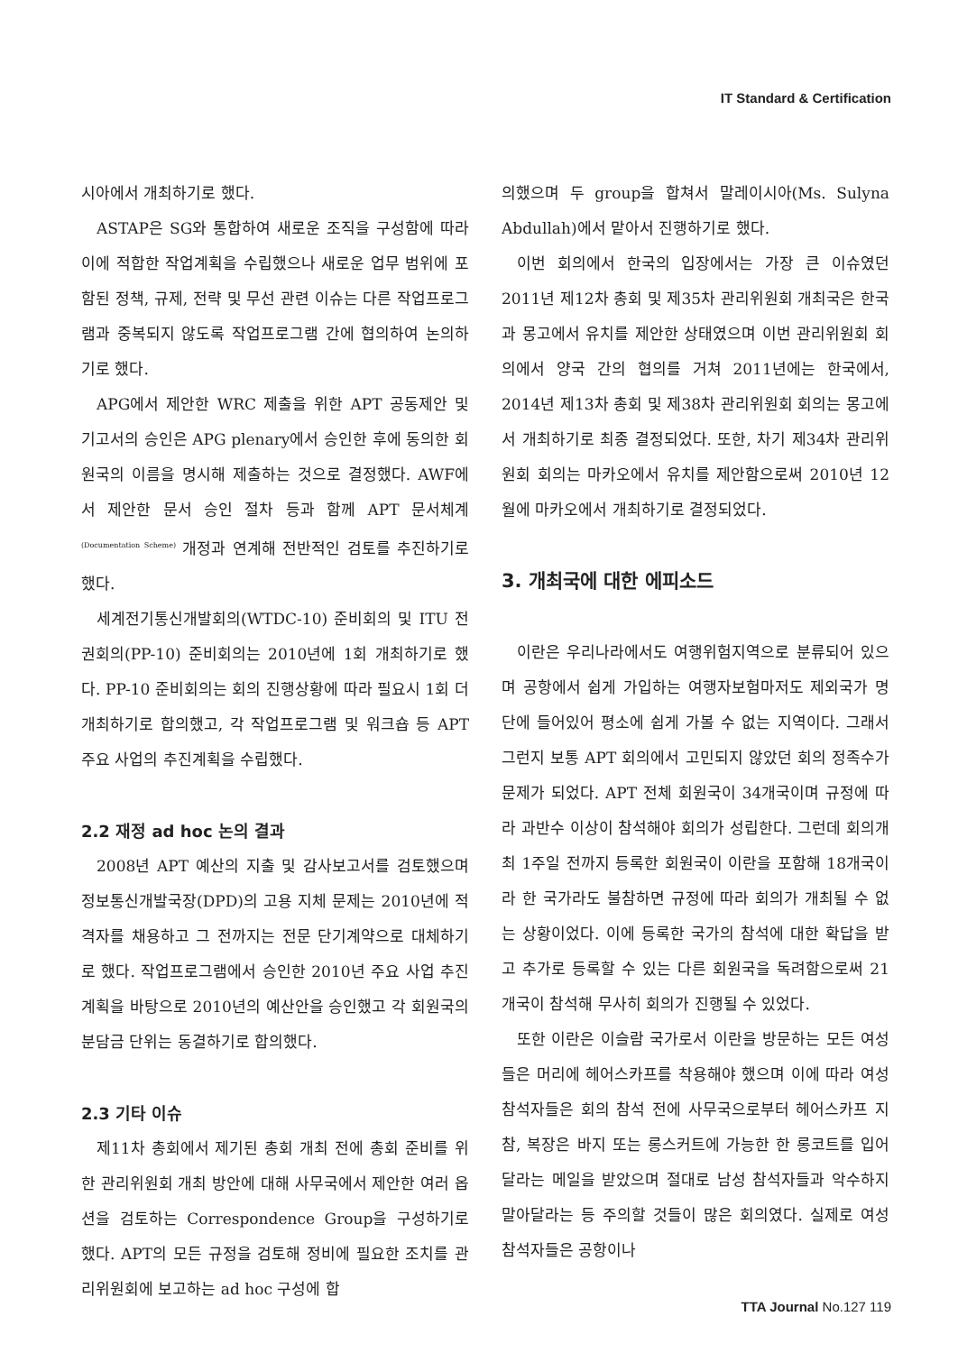IT Standard & Certification
시아에서 개최하기로 했다.
ASTAP은 SG와 통합하여 새로운 조직을 구성함에 따라 이에 적합한 작업계획을 수립했으나 새로운 업무 범위에 포함된 정책, 규제, 전략 및 무선 관련 이슈는 다른 작업프로그램과 중복되지 않도록 작업프로그램 간에 협의하여 논의하기로 했다.
APG에서 제안한 WRC 제출을 위한 APT 공동제안 및 기고서의 승인은 APG plenary에서 승인한 후에 동의한 회원국의 이름을 명시해 제출하는 것으로 결정했다. AWF에서 제안한 문서 승인 절차 등과 함께 APT 문서체계<sup>(Documentation Scheme)</sup> 개정과 연계해 전반적인 검토를 추진하기로 했다.
세계전기통신개발회의(WTDC-10) 준비회의 및 ITU 전권회의(PP-10) 준비회의는 2010년에 1회 개최하기로 했다. PP-10 준비회의는 회의 진행상황에 따라 필요시 1회 더 개최하기로 합의했고, 각 작업프로그램 및 워크숍 등 APT 주요 사업의 추진계획을 수립했다.
2.2 재정 ad hoc 논의 결과
2008년 APT 예산의 지출 및 감사보고서를 검토했으며 정보통신개발국장(DPD)의 고용 지체 문제는 2010년에 적격자를 채용하고 그 전까지는 전문 단기계약으로 대체하기로 했다. 작업프로그램에서 승인한 2010년 주요 사업 추진계획을 바탕으로 2010년의 예산안을 승인했고 각 회원국의 분담금 단위는 동결하기로 합의했다.
2.3 기타 이슈
제11차 총회에서 제기된 총회 개최 전에 총회 준비를 위한 관리위원회 개최 방안에 대해 사무국에서 제안한 여러 옵션을 검토하는 Correspondence Group을 구성하기로 했다. APT의 모든 규정을 검토해 정비에 필요한 조치를 관리위원회에 보고하는 ad hoc 구성에 합
의했으며 두 group을 합쳐서 말레이시아(Ms. Sulyna Abdullah)에서 맡아서 진행하기로 했다.
이번 회의에서 한국의 입장에서는 가장 큰 이슈였던 2011년 제12차 총회 및 제35차 관리위원회 개최국은 한국과 몽고에서 유치를 제안한 상태였으며 이번 관리위원회 회의에서 양국 간의 협의를 거쳐 2011년에는 한국에서, 2014년 제13차 총회 및 제38차 관리위원회 회의는 몽고에서 개최하기로 최종 결정되었다. 또한, 차기 제34차 관리위원회 회의는 마카오에서 유치를 제안함으로써 2010년 12월에 마카오에서 개최하기로 결정되었다.
3. 개최국에 대한 에피소드
이란은 우리나라에서도 여행위험지역으로 분류되어 있으며 공항에서 쉽게 가입하는 여행자보험마저도 제외국가 명단에 들어있어 평소에 쉽게 가볼 수 없는 지역이다. 그래서 그런지 보통 APT 회의에서 고민되지 않았던 회의 정족수가 문제가 되었다. APT 전체 회원국이 34개국이며 규정에 따라 과반수 이상이 참석해야 회의가 성립한다. 그런데 회의개최 1주일 전까지 등록한 회원국이 이란을 포함해 18개국이라 한 국가라도 불참하면 규정에 따라 회의가 개최될 수 없는 상황이었다. 이에 등록한 국가의 참석에 대한 확답을 받고 추가로 등록할 수 있는 다른 회원국을 독려함으로써 21개국이 참석해 무사히 회의가 진행될 수 있었다.
또한 이란은 이슬람 국가로서 이란을 방문하는 모든 여성들은 머리에 헤어스카프를 착용해야 했으며 이에 따라 여성 참석자들은 회의 참석 전에 사무국으로부터 헤어스카프 지참, 복장은 바지 또는 롱스커트에 가능한 한 롱코트를 입어달라는 메일을 받았으며 절대로 남성 참석자들과 악수하지 말아달라는 등 주의할 것들이 많은 회의였다. 실제로 여성 참석자들은 공항이나
TTA Journal No.127 119